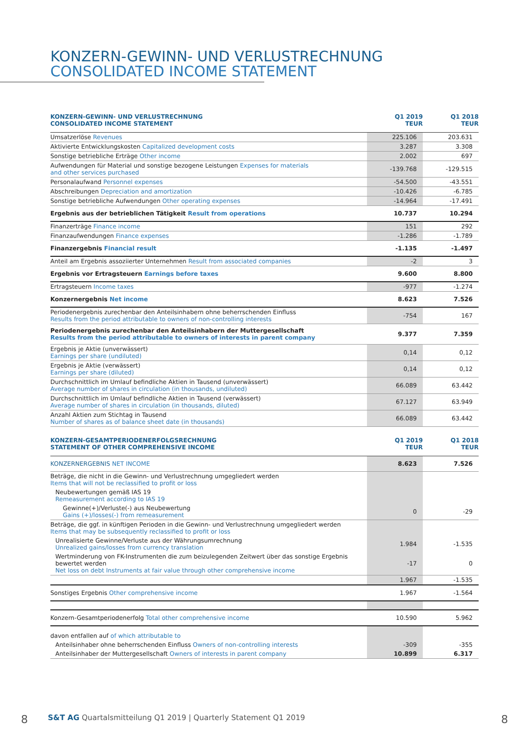KONZERN-GEWINN- UND VERLUSTRECHNUNG
CONSOLIDATED INCOME STATEMENT
| KONZERN-GEWINN- UND VERLUSTRECHNUNG CONSOLIDATED INCOME STATEMENT | Q1 2019 TEUR | Q1 2018 TEUR |
| --- | --- | --- |
| Umsatzerlöse Revenues | 225.106 | 203.631 |
| Aktivierte Entwicklungskosten Capitalized development costs | 3.287 | 3.308 |
| Sonstige betriebliche Erträge Other income | 2.002 | 697 |
| Aufwendungen für Material und sonstige bezogene Leistungen Expenses for materials and other services purchased | -139.768 | -129.515 |
| Personalaufwand Personnel expenses | -54.500 | -43.551 |
| Abschreibungen Depreciation and amortization | -10.426 | -6.785 |
| Sonstige betriebliche Aufwendungen Other operating expenses | -14.964 | -17.491 |
| Ergebnis aus der betrieblichen Tätigkeit Result from operations | 10.737 | 10.294 |
| Finanzerträge Finance income | 151 | 292 |
| Finanzaufwendungen Finance expenses | -1.286 | -1.789 |
| Finanzergebnis Financial result | -1.135 | -1.497 |
| Anteil am Ergebnis assoziierter Unternehmen Result from associated companies | -2 | 3 |
| Ergebnis vor Ertragsteuern Earnings before taxes | 9.600 | 8.800 |
| Ertragsteuern Income taxes | -977 | -1.274 |
| Konzernergebnis Net income | 8.623 | 7.526 |
| Periodenergebnis zurechenbar den Anteilsinhabern ohne beherrschenden Einfluss Results from the period attributable to owners of non-controlling interests | -754 | 167 |
| Periodenergebnis zurechenbar den Anteilsinhabern der Muttergesellschaft Results from the period attributable to owners of interests in parent company | 9.377 | 7.359 |
| Ergebnis je Aktie (unverwässert) Earnings per share (undiluted) | 0,14 | 0,12 |
| Ergebnis je Aktie (verwässert) Earnings per share (diluted) | 0,14 | 0,12 |
| Durchschnittlich im Umlauf befindliche Aktien in Tausend (unverwässert) Average number of shares in circulation (in thousands, undiluted) | 66.089 | 63.442 |
| Durchschnittlich im Umlauf befindliche Aktien in Tausend (verwässert) Average number of shares in circulation (in thousands, diluted) | 67.127 | 63.949 |
| Anzahl Aktien zum Stichtag in Tausend Number of shares as of balance sheet date (in thousands) | 66.089 | 63.442 |
| KONZERN-GESAMTPERIODENERFOLGSRECHNUNG STATEMENT OF OTHER COMPREHENSIVE INCOME | Q1 2019 TEUR | Q1 2018 TEUR |
| KONZERNERGEBNIS NET INCOME | 8.623 | 7.526 |
| Beträge, die nicht in die Gewinn- und Verlustrechnung umgegliedert werden Items that will not be reclassified to profit or loss | | |
| Neubewertungen gemäß IAS 19 Remeasurement according to IAS 19 | | |
| Gewinne(+)/Verluste(-) aus Neubewertung Gains (+)/losses(-) from remeasurement | 0 | -29 |
| Beträge, die ggf. in künftigen Perioden in die Gewinn- und Verlustrechnung umgegliedert werden Items that may be subsequently reclassified to profit or loss | | |
| Unrealisierte Gewinne/Verluste aus der Währungsumrechnung Unrealized gains/losses from currency translation | 1.984 | -1.535 |
| Wertminderung von FK-Instrumenten die zum beizulegenden Zeitwert über das sonstige Ergebnis bewertet werden Net loss on debt Instruments at fair value through other comprehensive income | -17 | 0 |
| | 1.967 | -1.535 |
| Sonstiges Ergebnis Other comprehensive income | 1.967 | -1.564 |
| Konzern-Gesamtperiodenerfolg Total other comprehensive income | 10.590 | 5.962 |
| davon entfallen auf of which attributable to | | |
| Anteilsinhaber ohne beherrschenden Einfluss Owners of non-controlling interests | -309 | -355 |
| Anteilsinhaber der Muttergesellschaft Owners of interests in parent company | 10.899 | 6.317 |
8 S&T AG Quartalsmitteilung Q1 2019 | Quarterly Statement Q1 2019 8